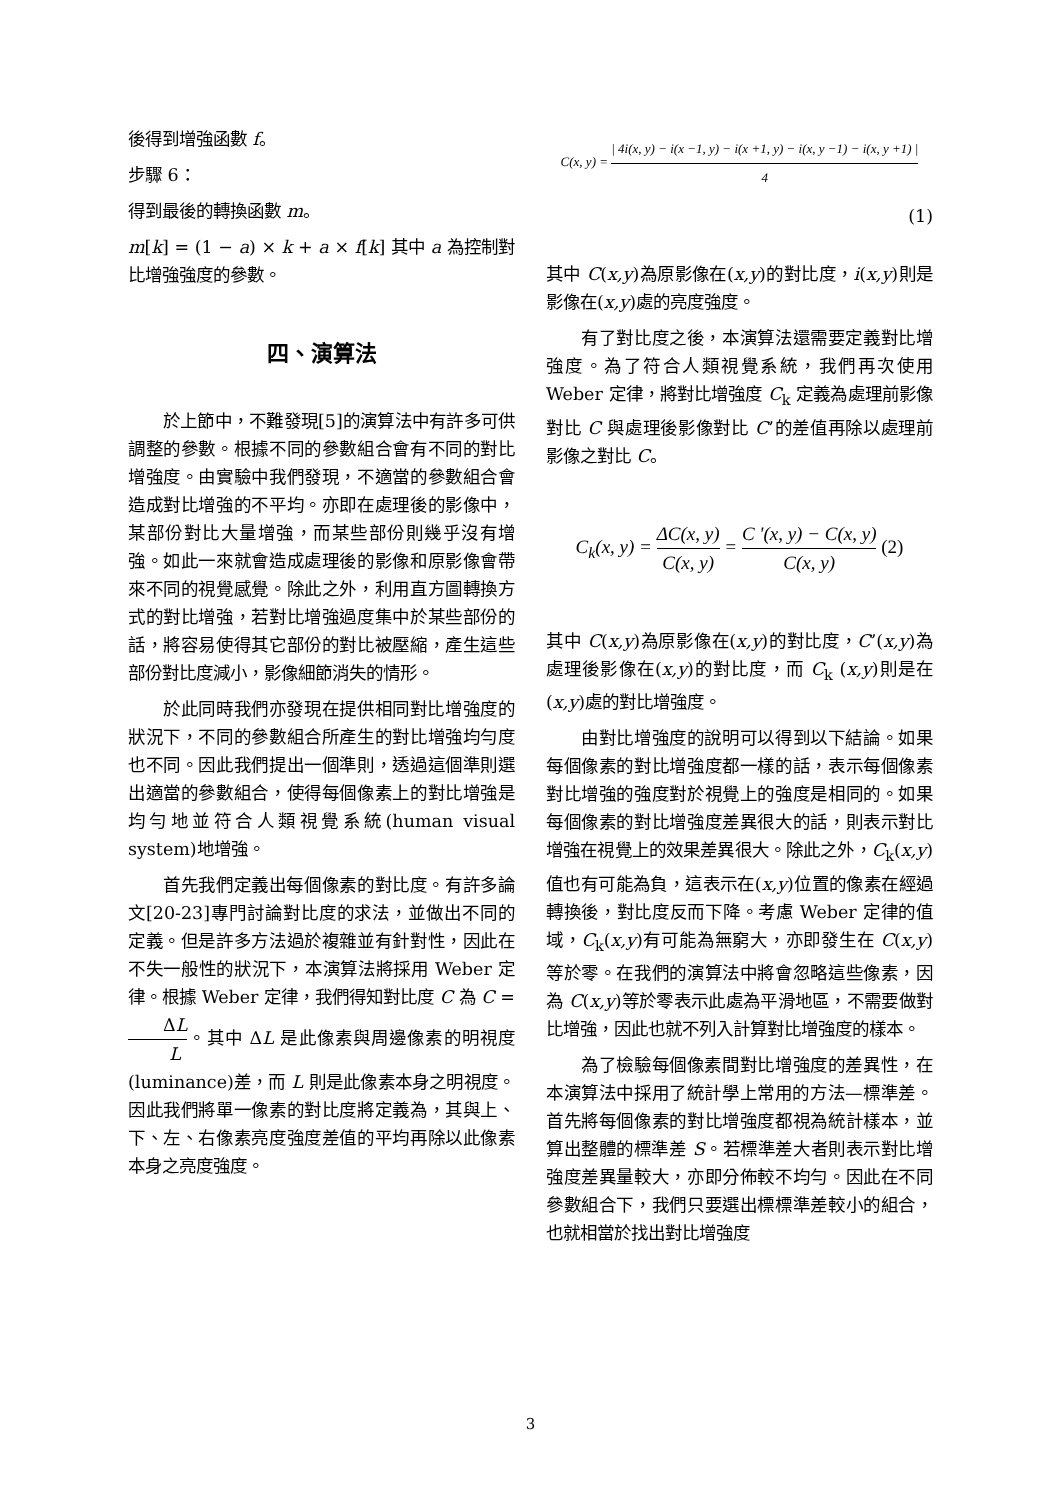後得到增強函數 f。
步驟 6：
得到最後的轉換函數 m。
m[k] = (1 − a) × k + a × f[k] 其中 a 為控制對比增強強度的參數。
四、演算法
於上節中，不難發現[5]的演算法中有許多可供調整的參數。根據不同的參數組合會有不同的對比增強度。由實驗中我們發現，不適當的參數組合會造成對比增強的不平均。亦即在處理後的影像中，某部份對比大量增強，而某些部份則幾乎沒有增強。如此一來就會造成處理後的影像和原影像會帶來不同的視覺感覺。除此之外，利用直方圖轉換方式的對比增強，若對比增強過度集中於某些部份的話，將容易使得其它部份的對比被壓縮，產生這些部份對比度減小，影像細節消失的情形。
於此同時我們亦發現在提供相同對比增強度的狀況下，不同的參數組合所產生的對比增強均勻度也不同。因此我們提出一個準則，透過這個準則選出適當的參數組合，使得每個像素上的對比增強是均勻地並符合人類視覺系統(human visual system)地增強。
首先我們定義出每個像素的對比度。有許多論文[20-23]專門討論對比度的求法，並做出不同的定義。但是許多方法過於複雜並有針對性，因此在不失一般性的狀況下，本演算法將採用 Weber 定律。根據 Weber 定律，我們得知對比度 C 為 C = ΔL L。其中 ΔL 是此像素與周邊像素的明視度(luminance)差，而 L 則是此像素本身之明視度。因此我們將單一像素的對比度將定義為，其與上、下、左、右像素亮度強度差值的平均再除以此像素本身之亮度強度。
C(x, y) = | 4i(x, y) − i(x −1, y) − i(x +1, y) − i(x, y −1) − i(x, y +1) | 4
(1)
其中 C(x,y)為原影像在(x,y)的對比度，i(x,y)則是影像在(x,y)處的亮度強度。
有了對比度之後，本演算法還需要定義對比增強度。為了符合人類視覺系統，我們再次使用 Weber 定律，將對比增強度 C<sub>k</sub> 定義為處理前影像對比 C 與處理後影像對比 C’的差值再除以處理前影像之對比 C。
C<sub>k</sub>(x, y) = ΔC(x, y) C(x, y) = C '(x, y) − C(x, y) C(x, y) (2)
其中 C(x,y)為原影像在(x,y)的對比度，C’(x,y)為處理後影像在(x,y)的對比度，而 C<sub>k</sub> (x,y)則是在(x,y)處的對比增強度。
由對比增強度的說明可以得到以下結論。如果每個像素的對比增強度都一樣的話，表示每個像素對比增強的強度對於視覺上的強度是相同的。如果每個像素的對比增強度差異很大的話，則表示對比增強在視覺上的效果差異很大。除此之外，C<sub>k</sub>(x,y)值也有可能為負，這表示在(x,y)位置的像素在經過轉換後，對比度反而下降。考慮 Weber 定律的值域，C<sub>k</sub>(x,y)有可能為無窮大，亦即發生在 C(x,y)等於零。在我們的演算法中將會忽略這些像素，因為 C(x,y)等於零表示此處為平滑地區，不需要做對比增強，因此也就不列入計算對比增強度的樣本。
為了檢驗每個像素間對比增強度的差異性，在本演算法中採用了統計學上常用的方法—標準差。首先將每個像素的對比增強度都視為統計樣本，並算出整體的標準差 S。若標準差大者則表示對比增強度差異量較大，亦即分佈較不均勻。因此在不同參數組合下，我們只要選出標標準差較小的組合，也就相當於找出對比增強度
3